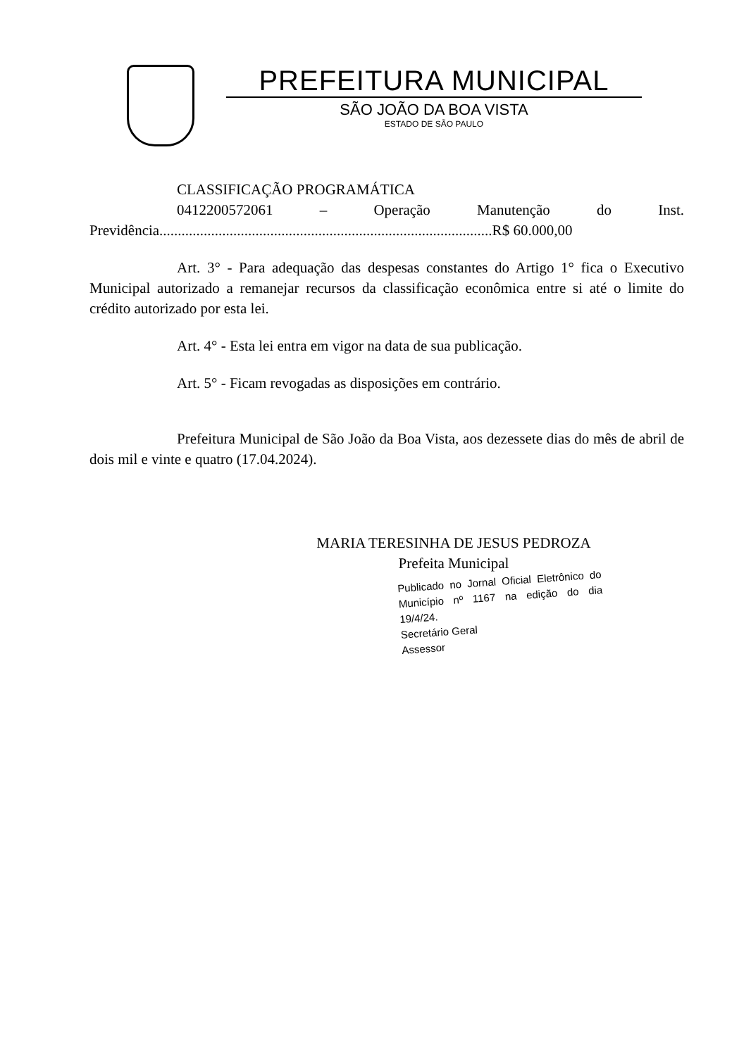PREFEITURA MUNICIPAL
SÃO JOÃO DA BOA VISTA
ESTADO DE SÃO PAULO
CLASSIFICAÇÃO PROGRAMÁTICA
0412200572061 – Operação Manutenção do Inst. Previdência..........................................................................................R$ 60.000,00
Art. 3° - Para adequação das despesas constantes do Artigo 1° fica o Executivo Municipal autorizado a remanejar recursos da classificação econômica entre si até o limite do crédito autorizado por esta lei.
Art. 4° - Esta lei entra em vigor na data de sua publicação.
Art. 5° - Ficam revogadas as disposições em contrário.
Prefeitura Municipal de São João da Boa Vista, aos dezessete dias do mês de abril de dois mil e vinte e quatro (17.04.2024).
MARIA TERESINHA DE JESUS PEDROZA
Prefeita Municipal
Publicado no Jornal Oficial Eletrônico do Município nº 1167 na edição do dia 19/4/24.
Secretário Geral
Assessor